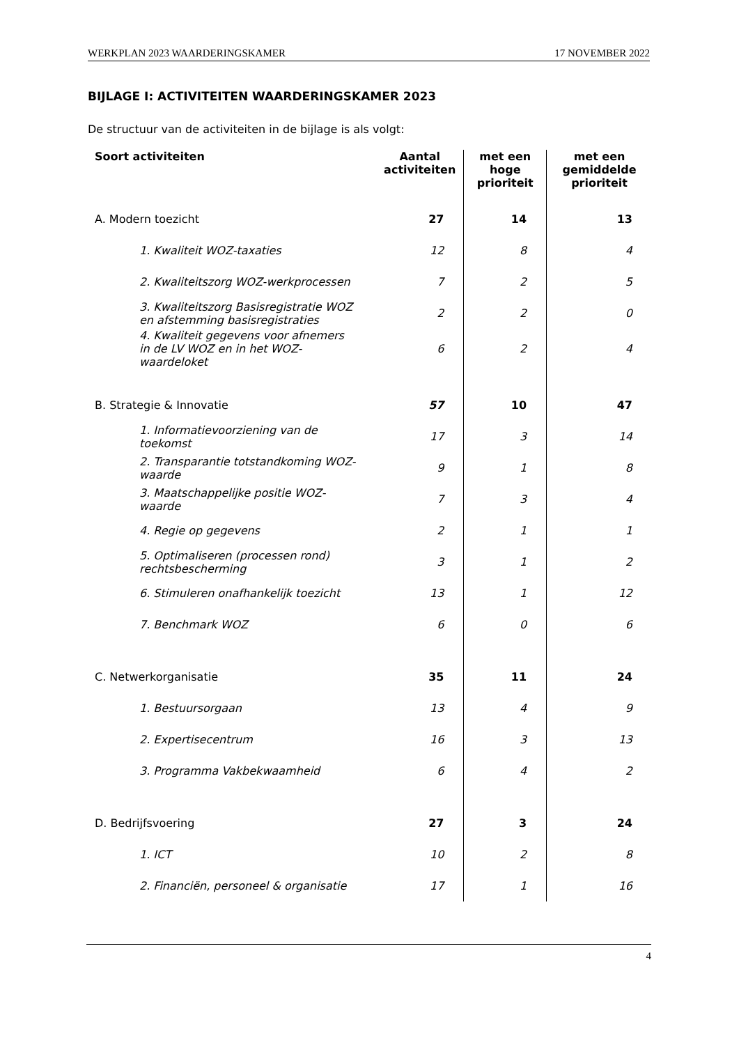WERKPLAN 2023 WAARDERINGSKAMER 17 NOVEMBER 2022
BIJLAGE I: ACTIVITEITEN WAARDERINGSKAMER 2023
De structuur van de activiteiten in de bijlage is als volgt:
| Soort activiteiten | Aantal activiteiten | met een hoge prioriteit | met een gemiddelde prioriteit |
| --- | --- | --- | --- |
| A. Modern toezicht | 27 | 14 | 13 |
| 1. Kwaliteit WOZ-taxaties | 12 | 8 | 4 |
| 2. Kwaliteitszorg WOZ-werkprocessen | 7 | 2 | 5 |
| 3. Kwaliteitszorg Basisregistratie WOZ en afstemming basisregistraties | 2 | 2 | 0 |
| 4. Kwaliteit gegevens voor afnemers in de LV WOZ en in het WOZ-waardeloket | 6 | 2 | 4 |
| B. Strategie & Innovatie | 57 | 10 | 47 |
| 1. Informatievoorziening van de toekomst | 17 | 3 | 14 |
| 2. Transparantie totstandkoming WOZ-waarde | 9 | 1 | 8 |
| 3. Maatschappelijke positie WOZ-waarde | 7 | 3 | 4 |
| 4. Regie op gegevens | 2 | 1 | 1 |
| 5. Optimaliseren (processen rond) rechtsbescherming | 3 | 1 | 2 |
| 6. Stimuleren onafhankelijk toezicht | 13 | 1 | 12 |
| 7. Benchmark WOZ | 6 | 0 | 6 |
| C. Netwerkorganisatie | 35 | 11 | 24 |
| 1. Bestuursorgaan | 13 | 4 | 9 |
| 2. Expertisecentrum | 16 | 3 | 13 |
| 3. Programma Vakbekwaamheid | 6 | 4 | 2 |
| D. Bedrijfsvoering | 27 | 3 | 24 |
| 1. ICT | 10 | 2 | 8 |
| 2. Financiën, personeel & organisatie | 17 | 1 | 16 |
4